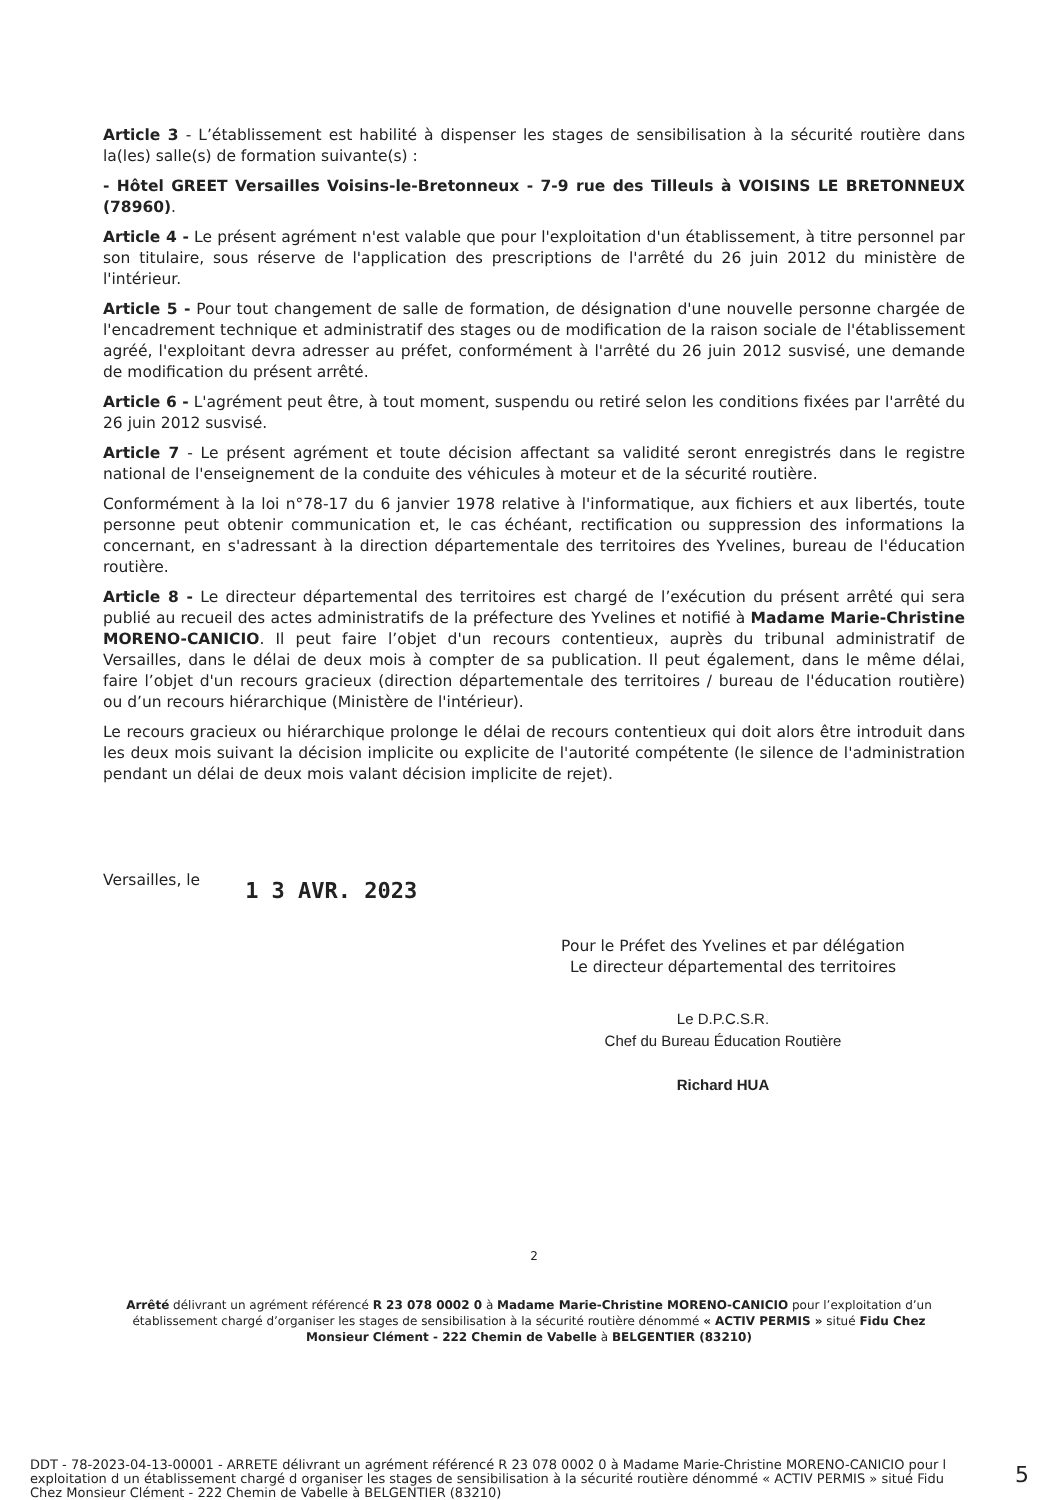Article 3 - L’établissement est habilité à dispenser les stages de sensibilisation à la sécurité routière dans la(les) salle(s) de formation suivante(s) :
- Hôtel GREET Versailles Voisins-le-Bretonneux - 7-9 rue des Tilleuls à VOISINS LE BRETONNEUX (78960).
Article 4 - Le présent agrément n'est valable que pour l'exploitation d'un établissement, à titre personnel par son titulaire, sous réserve de l'application des prescriptions de l'arrêté du 26 juin 2012 du ministère de l'intérieur.
Article 5 - Pour tout changement de salle de formation, de désignation d'une nouvelle personne chargée de l'encadrement technique et administratif des stages ou de modification de la raison sociale de l'établissement agréé, l'exploitant devra adresser au préfet, conformément à l'arrêté du 26 juin 2012 susvisé, une demande de modification du présent arrêté.
Article 6 - L'agrément peut être, à tout moment, suspendu ou retiré selon les conditions fixées par l'arrêté du 26 juin 2012 susvisé.
Article 7 - Le présent agrément et toute décision affectant sa validité seront enregistrés dans le registre national de l'enseignement de la conduite des véhicules à moteur et de la sécurité routière.
Conformément à la loi n°78-17 du 6 janvier 1978 relative à l'informatique, aux fichiers et aux libertés, toute personne peut obtenir communication et, le cas échéant, rectification ou suppression des informations la concernant, en s'adressant à la direction départementale des territoires des Yvelines, bureau de l'éducation routière.
Article 8 - Le directeur départemental des territoires est chargé de l’exécution du présent arrêté qui sera publié au recueil des actes administratifs de la préfecture des Yvelines et notifié à Madame Marie-Christine MORENO-CANICIO. Il peut faire l’objet d'un recours contentieux, auprès du tribunal administratif de Versailles, dans le délai de deux mois à compter de sa publication. Il peut également, dans le même délai, faire l’objet d'un recours gracieux (direction départementale des territoires / bureau de l'éducation routière) ou d’un recours hiérarchique (Ministère de l'intérieur).
Le recours gracieux ou hiérarchique prolonge le délai de recours contentieux qui doit alors être introduit dans les deux mois suivant la décision implicite ou explicite de l'autorité compétente (le silence de l'administration pendant un délai de deux mois valant décision implicite de rejet).
Versailles, le 1 3 AVR. 2023
Pour le Préfet des Yvelines et par délégation
Le directeur départemental des territoires
Le D.P.C.S.R.
Chef du Bureau Éducation Routière
Richard HUA
2
Arrêté délivrant un agrément référencé R 23 078 0002 0 à Madame Marie-Christine MORENO-CANICIO pour l’exploitation d’un établissement chargé d’organiser les stages de sensibilisation à la sécurité routière dénommé « ACTIV PERMIS » situé Fidu Chez Monsieur Clément - 222 Chemin de Vabelle à BELGENTIER (83210)
DDT - 78-2023-04-13-00001 - ARRETE délivrant un agrément référencé R 23 078 0002 0 à Madame Marie-Christine MORENO-CANICIO pour l exploitation d un établissement chargé d organiser les stages de sensibilisation à la sécurité routière dénommé « ACTIV PERMIS » situé Fidu Chez Monsieur Clément - 222 Chemin de Vabelle à BELGENTIER (83210)
5